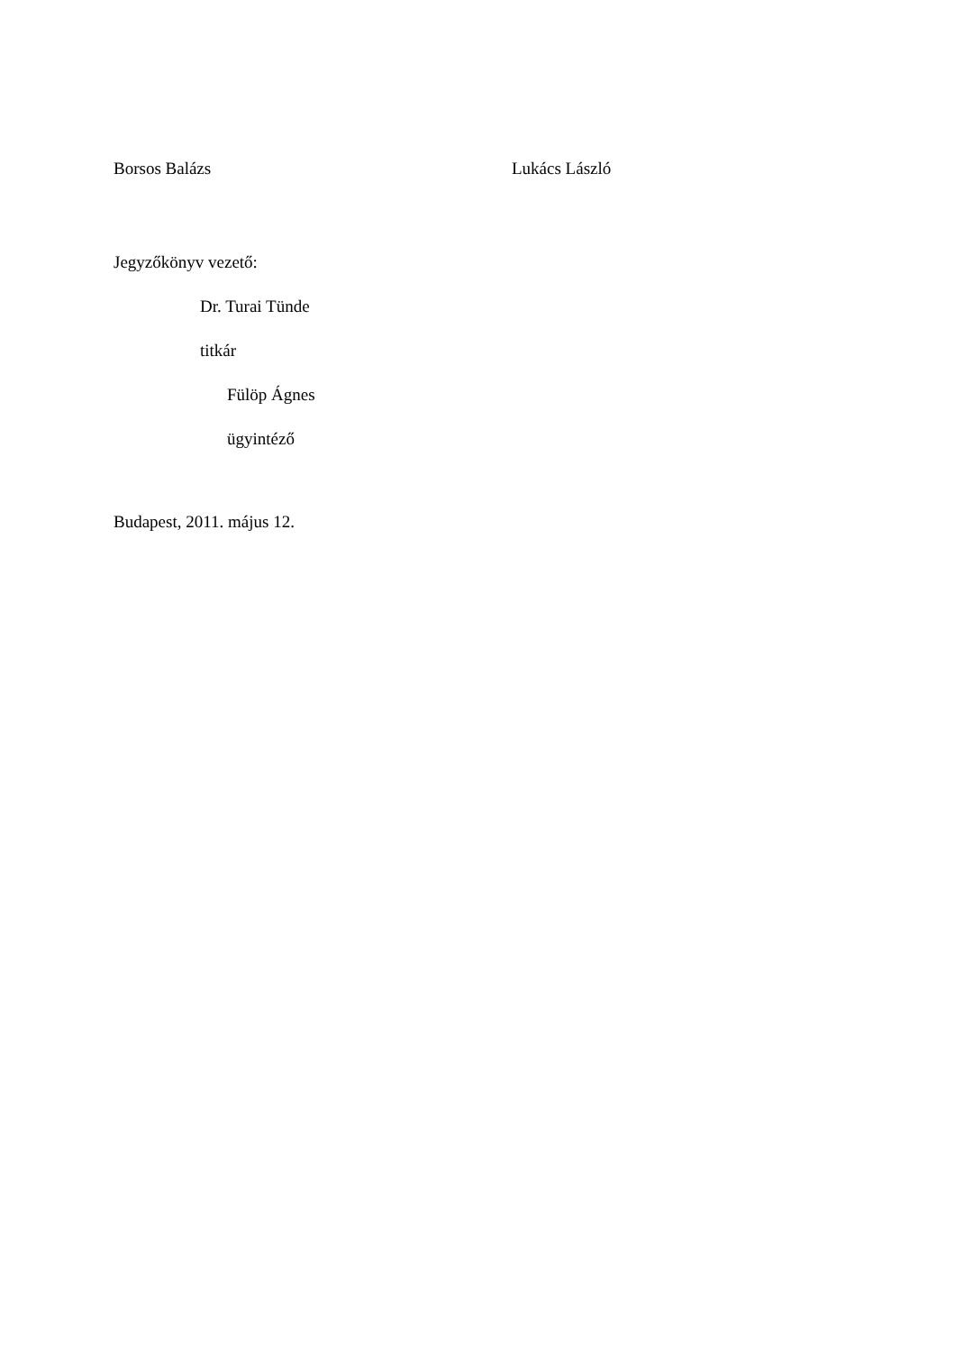Borsos Balázs Lukács László
Jegyzőkönyv vezető:
Dr. Turai Tünde
titkár
Fülöp Ágnes
ügyintéző
Budapest, 2011. május 12.